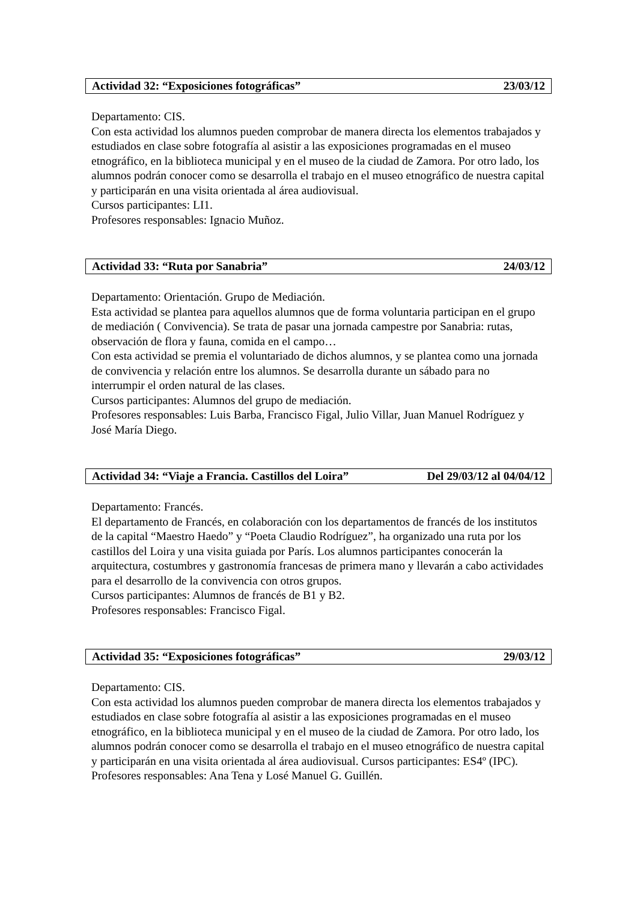Actividad 32: “Exposiciones fotográficas” 23/03/12
Departamento: CIS.
Con esta actividad los alumnos pueden comprobar de manera directa los elementos trabajados y estudiados en clase sobre fotografía al asistir a las exposiciones programadas en el museo etnográfico, en la biblioteca municipal y en el museo de la ciudad de Zamora. Por otro lado, los alumnos podrán conocer como se desarrolla el trabajo en el museo etnográfico de nuestra capital y participarán en una visita orientada al área audiovisual.
Cursos participantes: LI1.
Profesores responsables: Ignacio Muñoz.
Actividad 33: “Ruta por Sanabria” 24/03/12
Departamento: Orientación. Grupo de Mediación.
Esta actividad se plantea para aquellos alumnos que de forma voluntaria participan en el grupo de mediación ( Convivencia). Se trata de pasar una jornada campestre por Sanabria: rutas, observación de flora y fauna, comida en el campo…
Con esta actividad se premia el voluntariado de dichos alumnos, y se plantea como una jornada de convivencia y relación entre los alumnos. Se desarrolla durante un sábado para no interrumpir el orden natural de las clases.
Cursos participantes: Alumnos del grupo de mediación.
Profesores responsables: Luis Barba, Francisco Figal, Julio Villar, Juan Manuel Rodríguez y José María Diego.
Actividad 34: “Viaje a Francia. Castillos del Loira” Del 29/03/12 al 04/04/12
Departamento: Francés.
El departamento de Francés, en colaboración con los departamentos de francés de los institutos de la capital “Maestro Haedo” y “Poeta Claudio Rodríguez”, ha organizado una ruta por los castillos del Loira y una visita guiada por París. Los alumnos participantes conocerán la arquitectura, costumbres y gastronomía francesas de primera mano y llevarán a cabo actividades para el desarrollo de la convivencia con otros grupos.
Cursos participantes: Alumnos de francés de B1 y B2.
Profesores responsables: Francisco Figal.
Actividad 35: “Exposiciones fotográficas” 29/03/12
Departamento: CIS.
Con esta actividad los alumnos pueden comprobar de manera directa los elementos trabajados y estudiados en clase sobre fotografía al asistir a las exposiciones programadas en el museo etnográfico, en la biblioteca municipal y en el museo de la ciudad de Zamora. Por otro lado, los alumnos podrán conocer como se desarrolla el trabajo en el museo etnográfico de nuestra capital y participarán en una visita orientada al área audiovisual. Cursos participantes: ES4º (IPC).
Profesores responsables: Ana Tena y Losé Manuel G. Guillén.